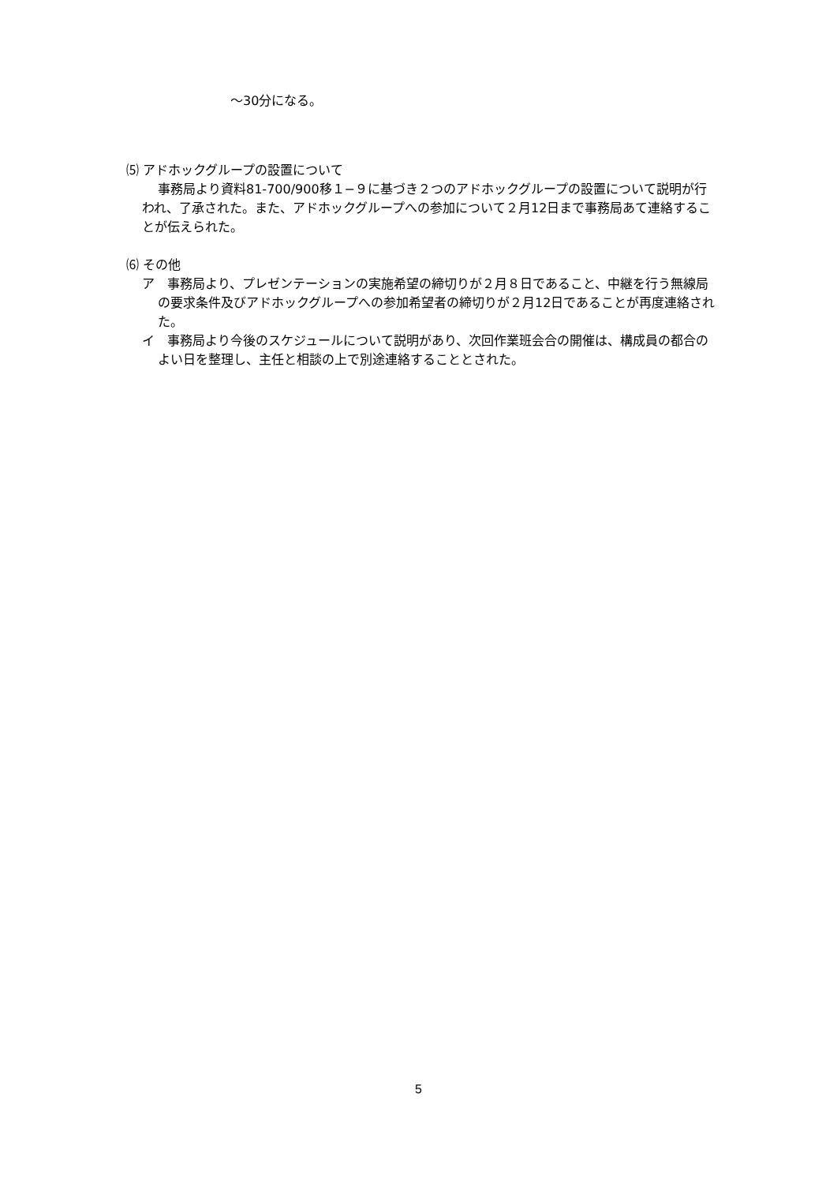～30分になる。
⑸ アドホックグループの設置について
事務局より資料81-700/900移１−９に基づき２つのアドホックグループの設置について説明が行われ、了承された。また、アドホックグループへの参加について２月12日まで事務局あて連絡することが伝えられた。
⑹ その他
ア　事務局より、プレゼンテーションの実施希望の締切りが２月８日であること、中継を行う無線局の要求条件及びアドホックグループへの参加希望者の締切りが２月12日であることが再度連絡された。
イ　事務局より今後のスケジュールについて説明があり、次回作業班会合の開催は、構成員の都合のよい日を整理し、主任と相談の上で別途連絡することとされた。
5